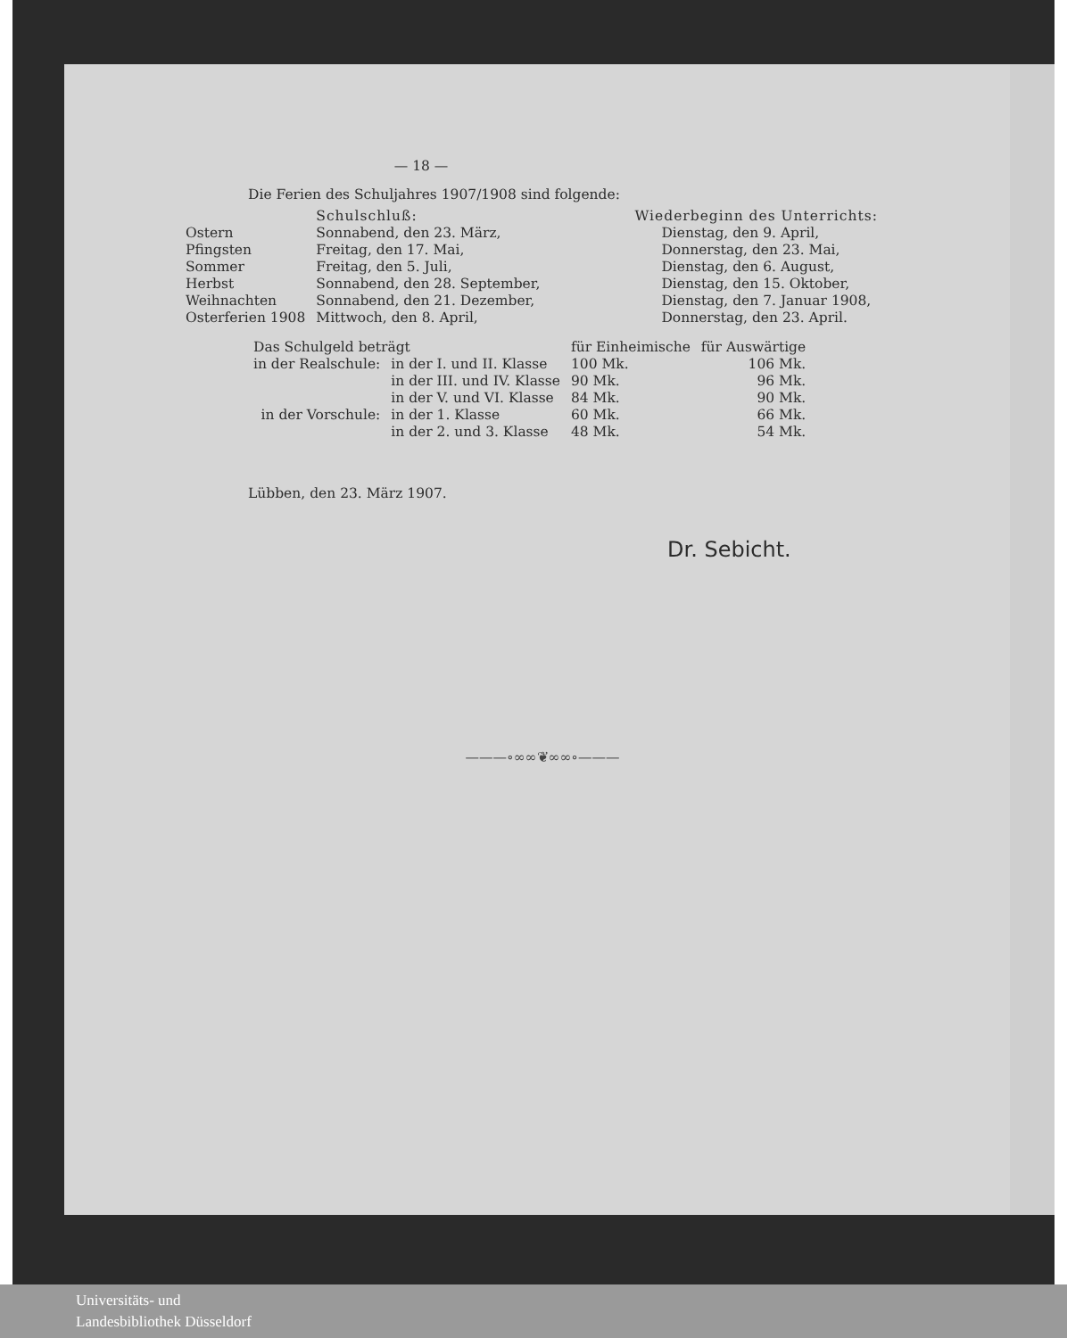— 18 —
Die Ferien des Schuljahres 1907/1908 sind folgende:
| | Schulschluß: | Wiederbeginn des Unterrichts: |
| Ostern | Sonnabend, den 23. März, | Dienstag, den 9. April, |
| Pfingsten | Freitag, den 17. Mai, | Donnerstag, den 23. Mai, |
| Sommer | Freitag, den 5. Juli, | Dienstag, den 6. August, |
| Herbst | Sonnabend, den 28. September, | Dienstag, den 15. Oktober, |
| Weihnachten | Sonnabend, den 21. Dezember, | Dienstag, den 7. Januar 1908, |
| Osterferien 1908 | Mittwoch, den 8. April, | Donnerstag, den 23. April. |
| Das Schulgeld beträgt | | für Einheimische | | für Auswärtige |
| in der Realschule: | in der I. und II. Klasse | 100 Mk. | | 106 Mk. |
| | in der III. und IV. Klasse | 90 Mk. | | 96 Mk. |
| | in der V. und VI. Klasse | 84 Mk. | | 90 Mk. |
| in der Vorschule: | in der 1. Klasse | 60 Mk. | | 66 Mk. |
| | in der 2. und 3. Klasse | 48 Mk. | | 54 Mk. |
Lübben, den 23. März 1907.
Dr. Sebicht.
———∘∞∞❦∞∞∘———
Universitäts- und
Landesbibliothek Düsseldorf